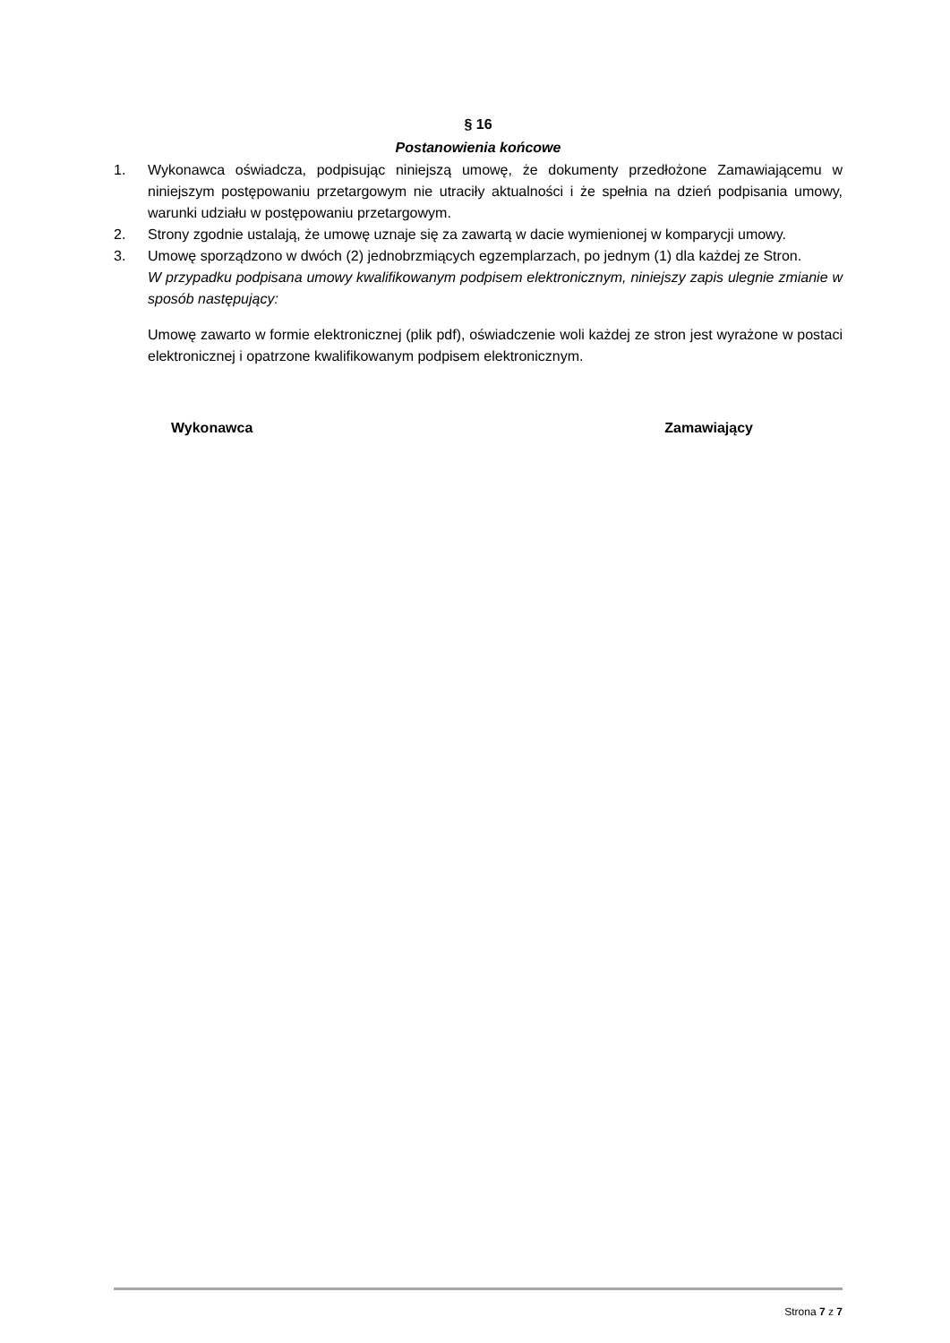§ 16
Postanowienia końcowe
1. Wykonawca oświadcza, podpisując niniejszą umowę, że dokumenty przedłożone Zamawiającemu w niniejszym postępowaniu przetargowym nie utraciły aktualności i że spełnia na dzień podpisania umowy, warunki udziału w postępowaniu przetargowym.
2. Strony zgodnie ustalają, że umowę uznaje się za zawartą w dacie wymienionej w komparycji umowy.
3. Umowę sporządzono w dwóch (2) jednobrzmiących egzemplarzach, po jednym (1) dla każdej ze Stron.
W przypadku podpisana umowy kwalifikowanym podpisem elektronicznym, niniejszy zapis ulegnie zmianie w sposób następujący:
Umowę zawarto w formie elektronicznej (plik pdf), oświadczenie woli każdej ze stron jest wyrażone w postaci elektronicznej i opatrzone kwalifikowanym podpisem elektronicznym.
Wykonawca Zamawiający
Strona 7 z 7